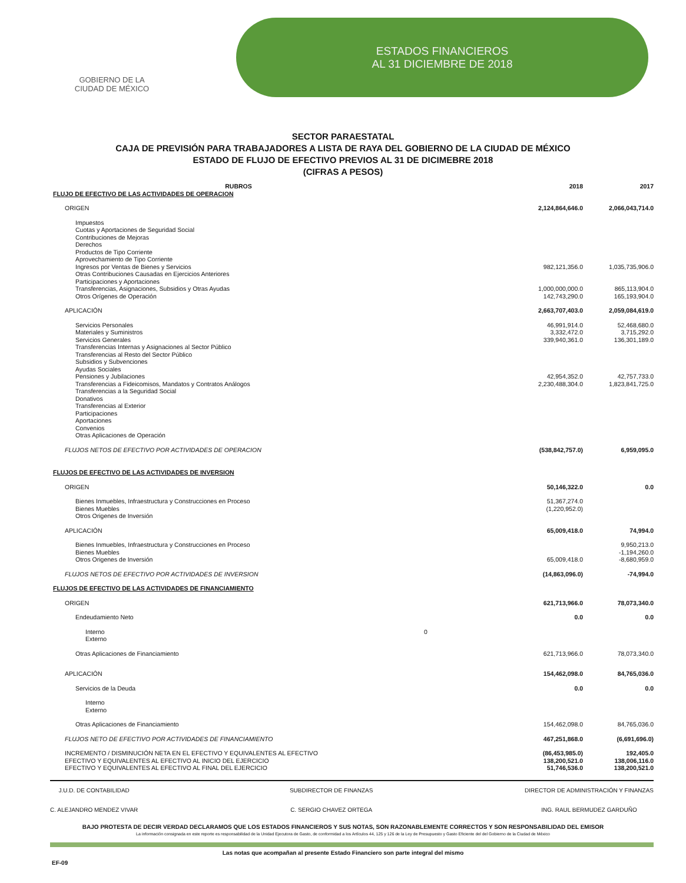GOBIERNO DE LA
CIUDAD DE MÉXICO
ESTADOS FINANCIEROS
AL 31 DICIEMBRE DE 2018
SECTOR PARAESTATAL
CAJA DE PREVISIÓN PARA TRABAJADORES A LISTA DE RAYA DEL GOBIERNO DE LA CIUDAD DE MÉXICO
ESTADO DE FLUJO DE EFECTIVO PREVIOS AL 31 DE DICIMEBRE 2018
(CIFRAS A PESOS)
| RUBROS | | 2018 | 2017 |
| --- | --- | --- | --- |
| FLUJO DE EFECTIVO DE LAS ACTIVIDADES DE OPERACION | | | |
| ORIGEN | | 2,124,864,646.0 | 2,066,043,714.0 |
| Impuestos | | | |
| Cuotas y Aportaciones de Seguridad Social | | | |
| Contribuciones de Mejoras | | | |
| Derechos | | | |
| Productos de Tipo Corriente | | | |
| Aprovechamiento de Tipo Corriente | | | |
| Ingresos por Ventas de Bienes y Servicios | | 982,121,356.0 | 1,035,735,906.0 |
| Otras Contribuciones Causadas en Ejercicios Anteriores | | | |
| Participaciones y Aportaciones | | | |
| Transferencias, Asignaciones, Subsidios y Otras Ayudas | | 1,000,000,000.0 | 865,113,904.0 |
| Otros Orígenes de Operación | | 142,743,290.0 | 165,193,904.0 |
| APLICACIÓN | | 2,663,707,403.0 | 2,059,084,619.0 |
| Servicios Personales | | 46,991,914.0 | 52,468,680.0 |
| Materiales y Suministros | | 3,332,472.0 | 3,715,292.0 |
| Servicios Generales | | 339,940,361.0 | 136,301,189.0 |
| Transferencias Internas y Asignaciones al Sector Público | | | |
| Transferencias al Resto del Sector Público | | | |
| Subsidios y Subvenciones | | | |
| Ayudas Sociales | | | |
| Pensiones y Jubilaciones | | 42,954,352.0 | 42,757,733.0 |
| Transferencias a Fideicomisos, Mandatos y Contratos Análogos | | 2,230,488,304.0 | 1,823,841,725.0 |
| Transferencias a la Seguridad Social | | | |
| Donativos | | | |
| Transferencias al Exterior | | | |
| Participaciones | | | |
| Aportaciones | | | |
| Convenios | | | |
| Otras Aplicaciones de Operación | | | |
| FLUJOS NETOS DE EFECTIVO POR ACTIVIDADES DE OPERACION | | (538,842,757.0) | 6,959,095.0 |
| FLUJOS DE EFECTIVO DE LAS ACTIVIDADES DE INVERSION | | | |
| ORIGEN | | 50,146,322.0 | 0.0 |
| Bienes Inmuebles, Infraestructura y Construcciones en Proceso | | 51,367,274.0 | |
| Bienes Muebles | | (1,220,952.0) | |
| Otros Origenes de Inversión | | | |
| APLICACIÓN | | 65,009,418.0 | 74,994.0 |
| Bienes Inmuebles, Infraestructura y Construcciones en Proceso | | | 9,950,213.0 |
| Bienes Muebles | | | -1,194,260.0 |
| Otros Origenes de Inversión | | 65,009,418.0 | -8,680,959.0 |
| FLUJOS NETOS DE EFECTIVO POR ACTIVIDADES DE INVERSION | | (14,863,096.0) | -74,994.0 |
| FLUJOS DE EFECTIVO DE LAS ACTIVIDADES DE FINANCIAMIENTO | | | |
| ORIGEN | | 621,713,966.0 | 78,073,340.0 |
| Endeudamiento Neto | | 0.0 | 0.0 |
| Interno | 0 | | |
| Externo | | | |
| Otras Aplicaciones de Financiamiento | | 621,713,966.0 | 78,073,340.0 |
| APLICACIÓN | | 154,462,098.0 | 84,765,036.0 |
| Servicios de la Deuda | | 0.0 | 0.0 |
| Interno | | | |
| Externo | | | |
| Otras Aplicaciones de Financiamiento | | 154,462,098.0 | 84,765,036.0 |
| FLUJOS NETO DE EFECTIVO POR ACTIVIDADES DE FINANCIAMIENTO | | 467,251,868.0 | (6,691,696.0) |
| INCREMENTO / DISMINUCIÓN NETA EN EL EFECTIVO Y EQUIVALENTES AL EFECTIVO | | (86,453,985.0) | 192,405.0 |
| EFECTIVO Y EQUIVALENTES AL EFECTIVO AL INICIO DEL EJERCICIO | | 138,200,521.0 | 138,006,116.0 |
| EFECTIVO Y EQUIVALENTES AL EFECTIVO AL FINAL DEL EJERCICIO | | 51,746,536.0 | 138,200,521.0 |
J.U.D. DE CONTABILIDAD
C. ALEJANDRO MENDEZ VIVAR
SUBDIRECTOR DE FINANZAS
C. SERGIO CHAVEZ ORTEGA
DIRECTOR DE ADMINISTRACIÓN Y FINANZAS
ING. RAUL BERMUDEZ GARDUÑO
BAJO PROTESTA DE DECIR VERDAD DECLARAMOS QUE LOS ESTADOS FINANCIEROS Y SUS NOTAS, SON RAZONABLEMENTE CORRECTOS Y SON RESPONSABILIDAD DEL EMISOR
La información consignada en este reporte es responsabilidad de la Unidad Ejecutora de Gasto, de conformidad a los Artículos 44, 125 y 126 de la Ley de Presupuesto y Gasto Eficiente del del Gobierno de la Ciudad de México
Las notas que acompañan al presente Estado Financiero son parte integral del mismo
EF-09